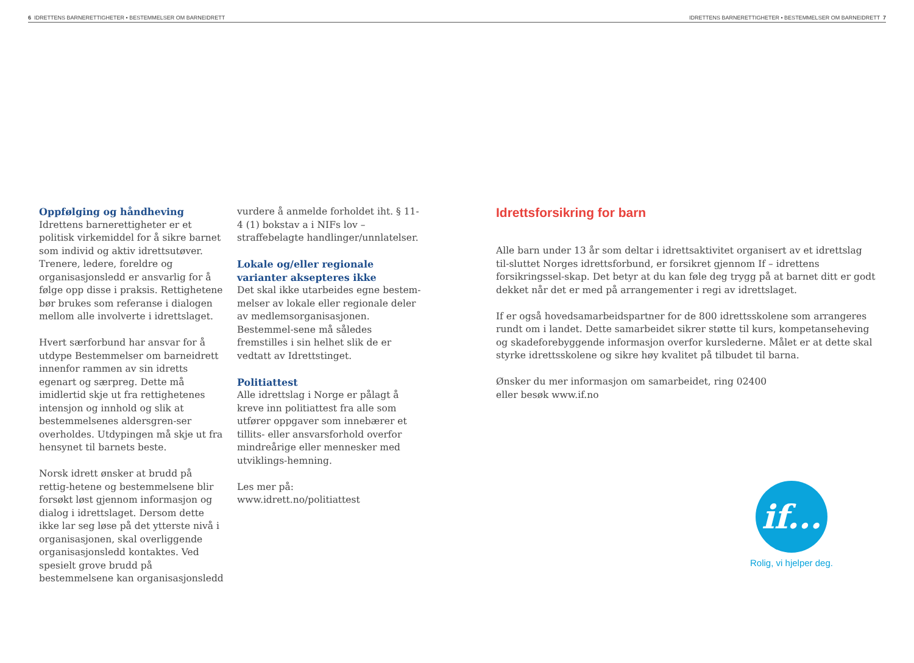6 IDRETTENS BARNERETTIGHETER • BESTEMMELSER OM BARNEIDRETT IDRETTENS BARNERETTIGHETER • BESTEMMELSER OM BARNEIDRETT 7
Oppfølging og håndheving
Idrettens barnerettigheter er et politisk virkemiddel for å sikre barnet som individ og aktiv idrettsutøver. Trenere, ledere, foreldre og organisasjonsledd er ansvarlig for å følge opp disse i praksis. Rettighetene bør brukes som referanse i dialogen mellom alle involverte i idrettslaget.
Hvert særforbund har ansvar for å utdype Bestemmelser om barneidrett innenfor rammen av sin idretts egenart og særpreg. Dette må imidlertid skje ut fra rettighetenes intensjon og innhold og slik at bestemmelsenes aldersgren-ser overholdes. Utdypingen må skje ut fra hensynet til barnets beste.
Norsk idrett ønsker at brudd på rettig-hetene og bestemmelsene blir forsøkt løst gjennom informasjon og dialog i idrettslaget. Dersom dette ikke lar seg løse på det ytterste nivå i organisasjonen, skal overliggende organisasjonsledd kontaktes. Ved spesielt grove brudd på bestemmelsene kan organisasjonsledd
vurdere å anmelde forholdet iht. § 11-4 (1) bokstav a i NIFs lov – straffebelagte handlinger/unnlatelser.
Lokale og/eller regionale varianter aksepteres ikke
Det skal ikke utarbeides egne bestem-melser av lokale eller regionale deler av medlemsorganisasjonen. Bestemmel-sene må således fremstilles i sin helhet slik de er vedtatt av Idrettstinget.
Politiattest
Alle idrettslag i Norge er pålagt å kreve inn politiattest fra alle som utfører oppgaver som innebærer et tillits- eller ansvarsforhold overfor mindreårige eller mennesker med utviklings-hemning.
Les mer på:
www.idrett.no/politiattest
Idrettsforsikring for barn
Alle barn under 13 år som deltar i idrettsaktivitet organisert av et idrettslag til-sluttet Norges idrettsforbund, er forsikret gjennom If – idrettens forsikringssel-skap. Det betyr at du kan føle deg trygg på at barnet ditt er godt dekket når det er med på arrangementer i regi av idrettslaget.
If er også hovedsamarbeidspartner for de 800 idrettsskolene som arrangeres rundt om i landet. Dette samarbeidet sikrer støtte til kurs, kompetanseheving og skadeforebyggende informasjon overfor kurslederne. Målet er at dette skal styrke idrettsskolene og sikre høy kvalitet på tilbudet til barna.
Ønsker du mer informasjon om samarbeidet, ring 02400
eller besøk www.if.no
if...
Rolig, vi hjelper deg.